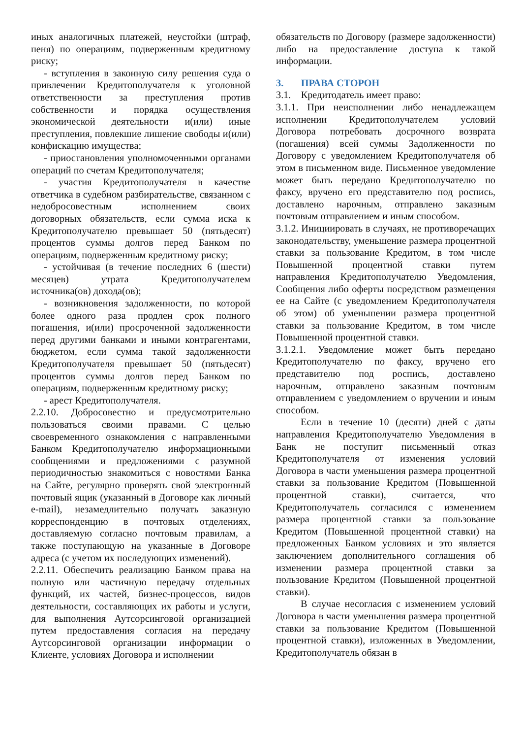иных аналогичных платежей, неустойки (штраф, пеня) по операциям, подверженным кредитному риску;
- вступления в законную силу решения суда о привлечении Кредитополучателя к уголовной ответственности за преступления против собственности и порядка осуществления экономической деятельности и(или) иные преступления, повлекшие лишение свободы и(или) конфискацию имущества;
- приостановления уполномоченными органами операций по счетам Кредитополучателя;
- участия Кредитополучателя в качестве ответчика в судебном разбирательстве, связанном с недобросовестным исполнением своих договорных обязательств, если сумма иска к Кредитополучателю превышает 50 (пятьдесят) процентов суммы долгов перед Банком по операциям, подверженным кредитному риску;
- устойчивая (в течение последних 6 (шести) месяцев) утрата Кредитополучателем источника(ов) дохода(ов);
- возникновения задолженности, по которой более одного раза продлен срок полного погашения, и(или) просроченной задолженности перед другими банками и иными контрагентами, бюджетом, если сумма такой задолженности Кредитополучателя превышает 50 (пятьдесят) процентов суммы долгов перед Банком по операциям, подверженным кредитному риску;
- арест Кредитополучателя.
2.2.10. Добросовестно и предусмотрительно пользоваться своими правами. С целью своевременного ознакомления с направленными Банком Кредитополучателю информационными сообщениями и предложениями с разумной периодичностью знакомиться с новостями Банка на Сайте, регулярно проверять свой электронный почтовый ящик (указанный в Договоре как личный e-mail), незамедлительно получать заказную корреспонденцию в почтовых отделениях, доставляемую согласно почтовым правилам, а также поступающую на указанные в Договоре адреса (с учетом их последующих изменений).
2.2.11. Обеспечить реализацию Банком права на полную или частичную передачу отдельных функций, их частей, бизнес-процессов, видов деятельности, составляющих их работы и услуги, для выполнения Аутсорсинговой организацией путем предоставления согласия на передачу Аутсорсинговой организации информации о Клиенте, условиях Договора и исполнении
обязательств по Договору (размере задолженности) либо на предоставление доступа к такой информации.
3. ПРАВА СТОРОН
3.1. Кредитодатель имеет право:
3.1.1. При неисполнении либо ненадлежащем исполнении Кредитополучателем условий Договора потребовать досрочного возврата (погашения) всей суммы Задолженности по Договору с уведомлением Кредитополучателя об этом в письменном виде. Письменное уведомление может быть передано Кредитополучателю по факсу, вручено его представителю под роспись, доставлено нарочным, отправлено заказным почтовым отправлением и иным способом.
3.1.2. Инициировать в случаях, не противоречащих законодательству, уменьшение размера процентной ставки за пользование Кредитом, в том числе Повышенной процентной ставки путем направления Кредитополучателю Уведомления, Сообщения либо оферты посредством размещения ее на Сайте (с уведомлением Кредитополучателя об этом) об уменьшении размера процентной ставки за пользование Кредитом, в том числе Повышенной процентной ставки.
3.1.2.1. Уведомление может быть передано Кредитополучателю по факсу, вручено его представителю под роспись, доставлено нарочным, отправлено заказным почтовым отправлением с уведомлением о вручении и иным способом.
Если в течение 10 (десяти) дней с даты направления Кредитополучателю Уведомления в Банк не поступит письменный отказ Кредитополучателя от изменения условий Договора в части уменьшения размера процентной ставки за пользование Кредитом (Повышенной процентной ставки), считается, что Кредитополучатель согласился с изменением размера процентной ставки за пользование Кредитом (Повышенной процентной ставки) на предложенных Банком условиях и это является заключением дополнительного соглашения об изменении размера процентной ставки за пользование Кредитом (Повышенной процентной ставки).
В случае несогласия с изменением условий Договора в части уменьшения размера процентной ставки за пользование Кредитом (Повышенной процентной ставки), изложенных в Уведомлении, Кредитополучатель обязан в